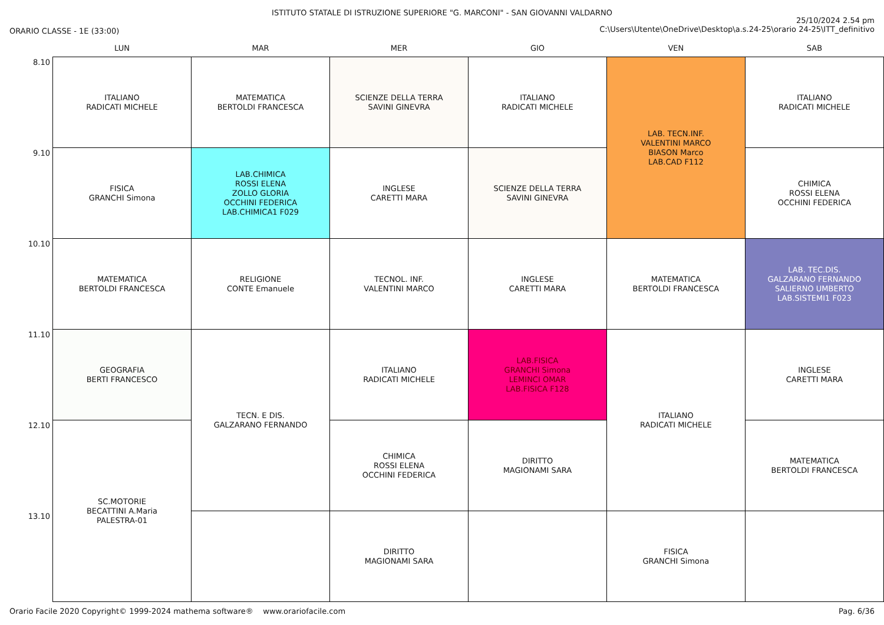ISTITUTO STATALE DI ISTRUZIONE SUPERIORE "G. MARCONI" - SAN GIOVANNI VALDARNO
ORARIO CLASSE - 1E (33:00)
25/10/2024 2.54 pm
C:\Users\Utente\OneDrive\Desktop\a.s.24-25\orario 24-25\ITT_definitivo
| | LUN | MAR | MER | GIO | VEN | SAB |
| --- | --- | --- | --- | --- | --- | --- |
| 8.10 | ITALIANO RADICATI MICHELE | MATEMATICA BERTOLDI FRANCESCA | SCIENZE DELLA TERRA SAVINI GINEVRA | ITALIANO RADICATI MICHELE | LAB. TECN.INF. VALENTINI MARCO BIASON Marco LAB.CAD F112 | ITALIANO RADICATI MICHELE |
| 9.10 | FISICA GRANCHI Simona | LAB.CHIMICA ROSSI ELENA ZOLLO GLORIA OCCHINI FEDERICA LAB.CHIMICA1 F029 | INGLESE CARETTI MARA | SCIENZE DELLA TERRA SAVINI GINEVRA | | CHIMICA ROSSI ELENA OCCHINI FEDERICA |
| 10.10 | MATEMATICA BERTOLDI FRANCESCA | RELIGIONE CONTE Emanuele | TECNOL. INF. VALENTINI MARCO | INGLESE CARETTI MARA | MATEMATICA BERTOLDI FRANCESCA | LAB. TEC.DIS. GALZARANO FERNANDO SALIERNO UMBERTO LAB.SISTEMI1 F023 |
| 11.10 | GEOGRAFIA BERTI FRANCESCO | TECN. E DIS. GALZARANO FERNANDO | ITALIANO RADICATI MICHELE | LAB.FISICA GRANCHI Simona LEMINCI OMAR LAB.FISICA F128 | ITALIANO RADICATI MICHELE | INGLESE CARETTI MARA |
| 12.10 | SC.MOTORIE BECATTINI A.Maria PALESTRA-01 | | CHIMICA ROSSI ELENA OCCHINI FEDERICA | DIRITTO MAGIONAMI SARA | | MATEMATICA BERTOLDI FRANCESCA |
| 13.10 | | | DIRITTO MAGIONAMI SARA | | FISICA GRANCHI Simona | |
Orario Facile 2020 Copyright© 1999-2024 mathema software® www.orariofacile.com
Pag. 6/36